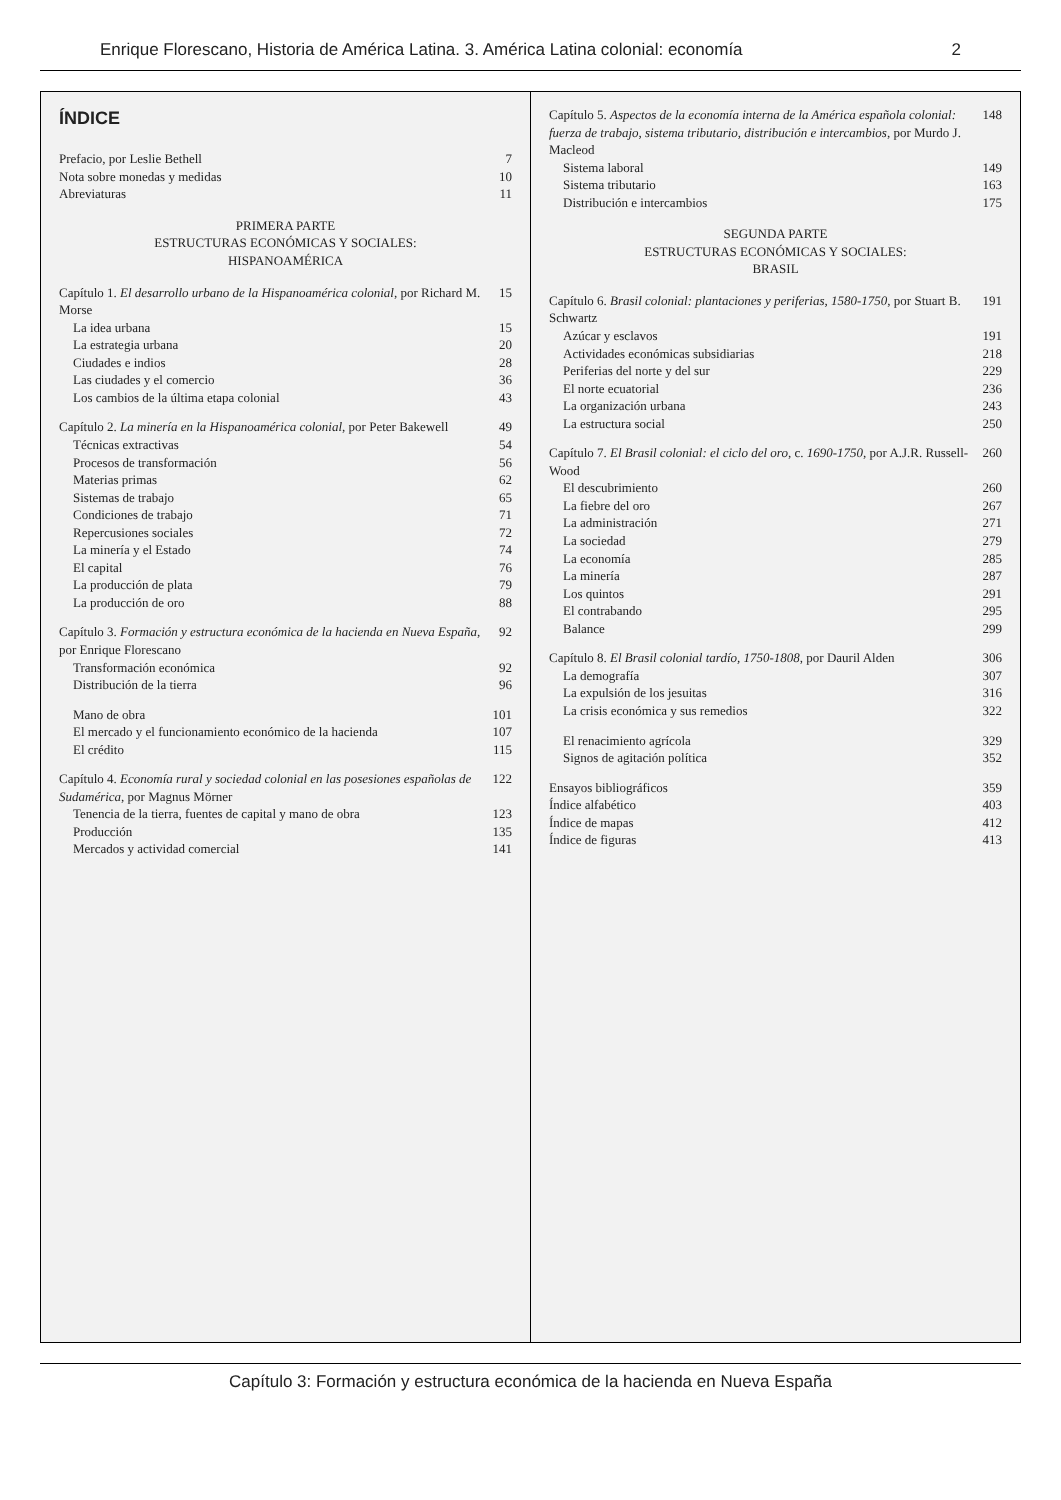Enrique Florescano, Historia de América Latina. 3. América Latina colonial: economía 2
ÍNDICE
Prefacio, por Leslie Bethell 7
Nota sobre monedas y medidas 10
Abreviaturas 11
PRIMERA PARTE
ESTRUCTURAS ECONÓMICAS Y SOCIALES:
HISPANOAMÉRICA
Capítulo 1. El desarrollo urbano de la Hispanoamérica colonial, por Richard M. Morse 15
La idea urbana 15
La estrategia urbana 20
Ciudades e indios 28
Las ciudades y el comercio 36
Los cambios de la última etapa colonial 43
Capítulo 2. La minería en la Hispanoamérica colonial, por Peter Bakewell 49
Técnicas extractivas 54
Procesos de transformación 56
Materias primas 62
Sistemas de trabajo 65
Condiciones de trabajo 71
Repercusiones sociales 72
La minería y el Estado 74
El capital 76
La producción de plata 79
La producción de oro 88
Capítulo 3. Formación y estructura económica de la hacienda en Nueva España, por Enrique Florescano 92
Transformación económica 92
Distribución de la tierra 96
Mano de obra 101
El mercado y el funcionamiento económico de la hacienda 107
El crédito 115
Capítulo 4. Economía rural y sociedad colonial en las posesiones españolas de Sudamérica, por Magnus Mörner 122
Tenencia de la tierra, fuentes de capital y mano de obra 123
Producción 135
Mercados y actividad comercial 141
Capítulo 5. Aspectos de la economía interna de la América española colonial: fuerza de trabajo, sistema tributario, distribución e intercambios, por Murdo J. Macleod 148
Sistema laboral 149
Sistema tributario 163
Distribución e intercambios 175
SEGUNDA PARTE
ESTRUCTURAS ECONÓMICAS Y SOCIALES:
BRASIL
Capítulo 6. Brasil colonial: plantaciones y periferias, 1580-1750, por Stuart B. Schwartz 191
Azúcar y esclavos 191
Actividades económicas subsidiarias 218
Periferias del norte y del sur 229
El norte ecuatorial 236
La organización urbana 243
La estructura social 250
Capítulo 7. El Brasil colonial: el ciclo del oro, c. 1690-1750, por A.J.R. Russell-Wood 260
El descubrimiento 260
La fiebre del oro 267
La administración 271
La sociedad 279
La economía 285
La minería 287
Los quintos 291
El contrabando 295
Balance 299
Capítulo 8. El Brasil colonial tardío, 1750-1808, por Dauril Alden 306
La demografía 307
La expulsión de los jesuitas 316
La crisis económica y sus remedios 322
El renacimiento agrícola 329
Signos de agitación política 352
Ensayos bibliográficos 359
Índice alfabético 403
Índice de mapas 412
Índice de figuras 413
Capítulo 3: Formación y estructura económica de la hacienda en Nueva España